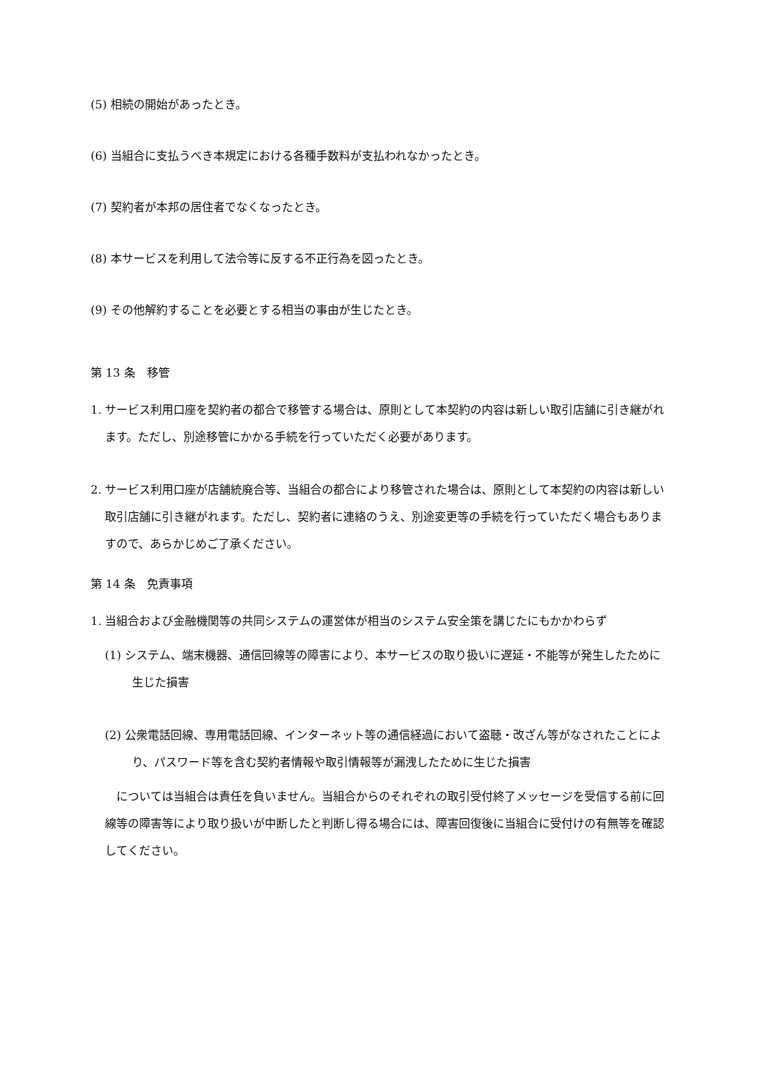(5) 相続の開始があったとき。
(6) 当組合に支払うべき本規定における各種手数料が支払われなかったとき。
(7) 契約者が本邦の居住者でなくなったとき。
(8) 本サービスを利用して法令等に反する不正行為を図ったとき。
(9) その他解約することを必要とする相当の事由が生じたとき。
第 13 条　移管
1. サービス利用口座を契約者の都合で移管する場合は、原則として本契約の内容は新しい取引店舗に引き継がれます。ただし、別途移管にかかる手続を行っていただく必要があります。
2. サービス利用口座が店舗統廃合等、当組合の都合により移管された場合は、原則として本契約の内容は新しい取引店舗に引き継がれます。ただし、契約者に連絡のうえ、別途変更等の手続を行っていただく場合もありますので、あらかじめご了承ください。
第 14 条　免責事項
1. 当組合および金融機関等の共同システムの運営体が相当のシステム安全策を講じたにもかかわらず
(1) システム、端末機器、通信回線等の障害により、本サービスの取り扱いに遅延・不能等が発生したために生じた損害
(2) 公衆電話回線、専用電話回線、インターネット等の通信経過において盗聴・改ざん等がなされたことにより、パスワード等を含む契約者情報や取引情報等が漏洩したために生じた損害
　については当組合は責任を負いません。当組合からのそれぞれの取引受付終了メッセージを受信する前に回線等の障害等により取り扱いが中断したと判断し得る場合には、障害回復後に当組合に受付けの有無等を確認してください。